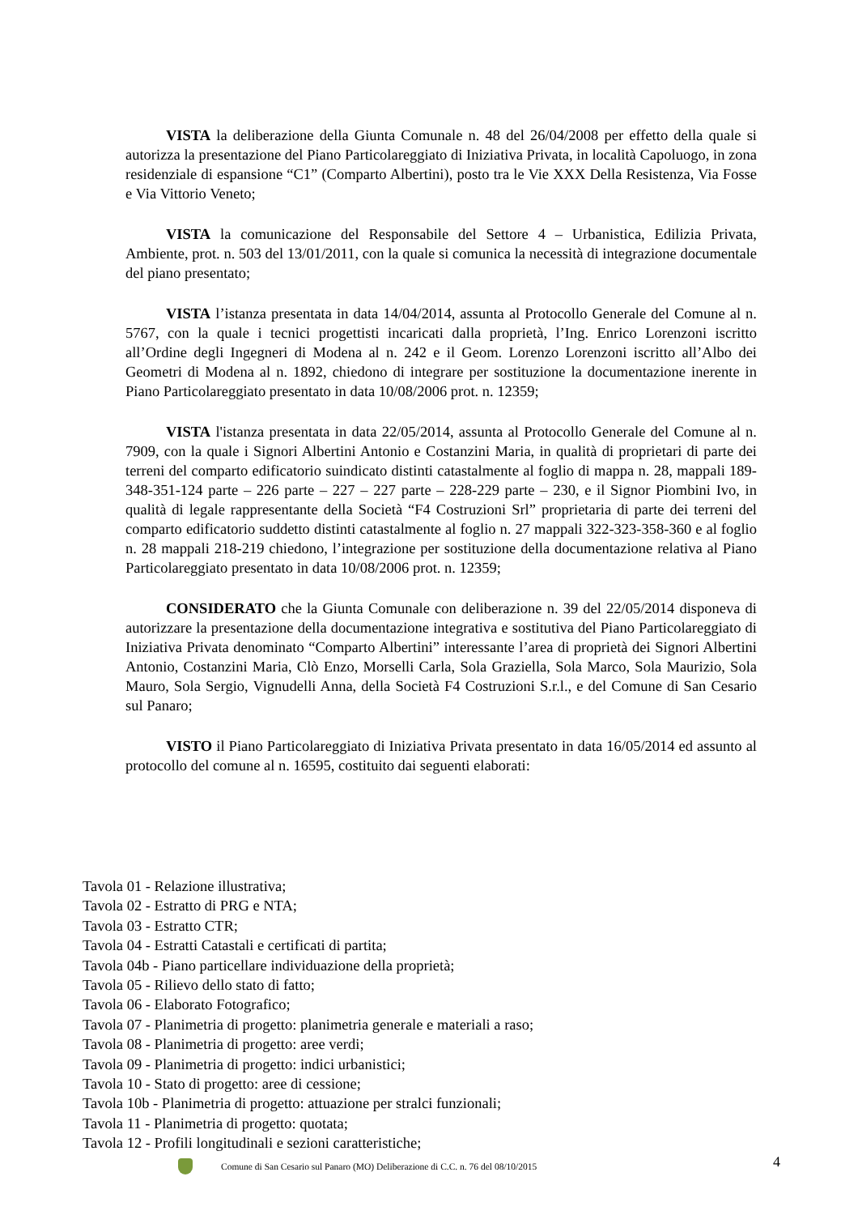VISTA la deliberazione della Giunta Comunale n. 48 del 26/04/2008 per effetto della quale si autorizza la presentazione del Piano Particolareggiato di Iniziativa Privata, in località Capoluogo, in zona residenziale di espansione “C1” (Comparto Albertini), posto tra le Vie XXX Della Resistenza, Via Fosse e Via Vittorio Veneto;
VISTA la comunicazione del Responsabile del Settore 4 – Urbanistica, Edilizia Privata, Ambiente, prot. n. 503 del 13/01/2011, con la quale si comunica la necessità di integrazione documentale del piano presentato;
VISTA l’istanza presentata in data 14/04/2014, assunta al Protocollo Generale del Comune al n. 5767, con la quale i tecnici progettisti incaricati dalla proprietà, l’Ing. Enrico Lorenzoni iscritto all’Ordine degli Ingegneri di Modena al n. 242 e il Geom. Lorenzo Lorenzoni iscritto all’Albo dei Geometri di Modena al n. 1892, chiedono di integrare per sostituzione la documentazione inerente in Piano Particolareggiato presentato in data 10/08/2006 prot. n. 12359;
VISTA l'istanza presentata in data 22/05/2014, assunta al Protocollo Generale del Comune al n. 7909, con la quale i Signori Albertini Antonio e Costanzini Maria, in qualità di proprietari di parte dei terreni del comparto edificatorio suindicato distinti catastalmente al foglio di mappa n. 28, mappali 189-348-351-124 parte – 226 parte – 227 – 227 parte – 228-229 parte – 230, e il Signor Piombini Ivo, in qualità di legale rappresentante della Società “F4 Costruzioni Srl” proprietaria di parte dei terreni del comparto edificatorio suddetto distinti catastalmente al foglio n. 27 mappali 322-323-358-360 e al foglio n. 28 mappali 218-219 chiedono, l’integrazione per sostituzione della documentazione relativa al Piano Particolareggiato presentato in data 10/08/2006 prot. n. 12359;
CONSIDERATO che la Giunta Comunale con deliberazione n. 39 del 22/05/2014 disponeva di autorizzare la presentazione della documentazione integrativa e sostitutiva del Piano Particolareggiato di Iniziativa Privata denominato “Comparto Albertini” interessante l’area di proprietà dei Signori Albertini Antonio, Costanzini Maria, Clò Enzo, Morselli Carla, Sola Graziella, Sola Marco, Sola Maurizio, Sola Mauro, Sola Sergio, Vignudelli Anna, della Società F4 Costruzioni S.r.l., e del Comune di San Cesario sul Panaro;
VISTO il Piano Particolareggiato di Iniziativa Privata presentato in data 16/05/2014 ed assunto al protocollo del comune al n. 16595, costituito dai seguenti elaborati:
Tavola 01 - Relazione illustrativa;
Tavola 02 - Estratto di PRG e NTA;
Tavola 03 - Estratto CTR;
Tavola 04 - Estratti Catastali e certificati di partita;
Tavola 04b - Piano particellare individuazione della proprietà;
Tavola 05 - Rilievo dello stato di fatto;
Tavola 06 - Elaborato Fotografico;
Tavola 07 - Planimetria di progetto: planimetria generale e materiali a raso;
Tavola 08 - Planimetria di progetto: aree verdi;
Tavola 09 - Planimetria di progetto: indici urbanistici;
Tavola 10 - Stato di progetto: aree di cessione;
Tavola 10b - Planimetria di progetto: attuazione per stralci funzionali;
Tavola 11 - Planimetria di progetto: quotata;
Tavola 12 - Profili longitudinali e sezioni caratteristiche;
Comune di San Cesario sul Panaro (MO) Deliberazione di C.C. n. 76 del 08/10/2015 4